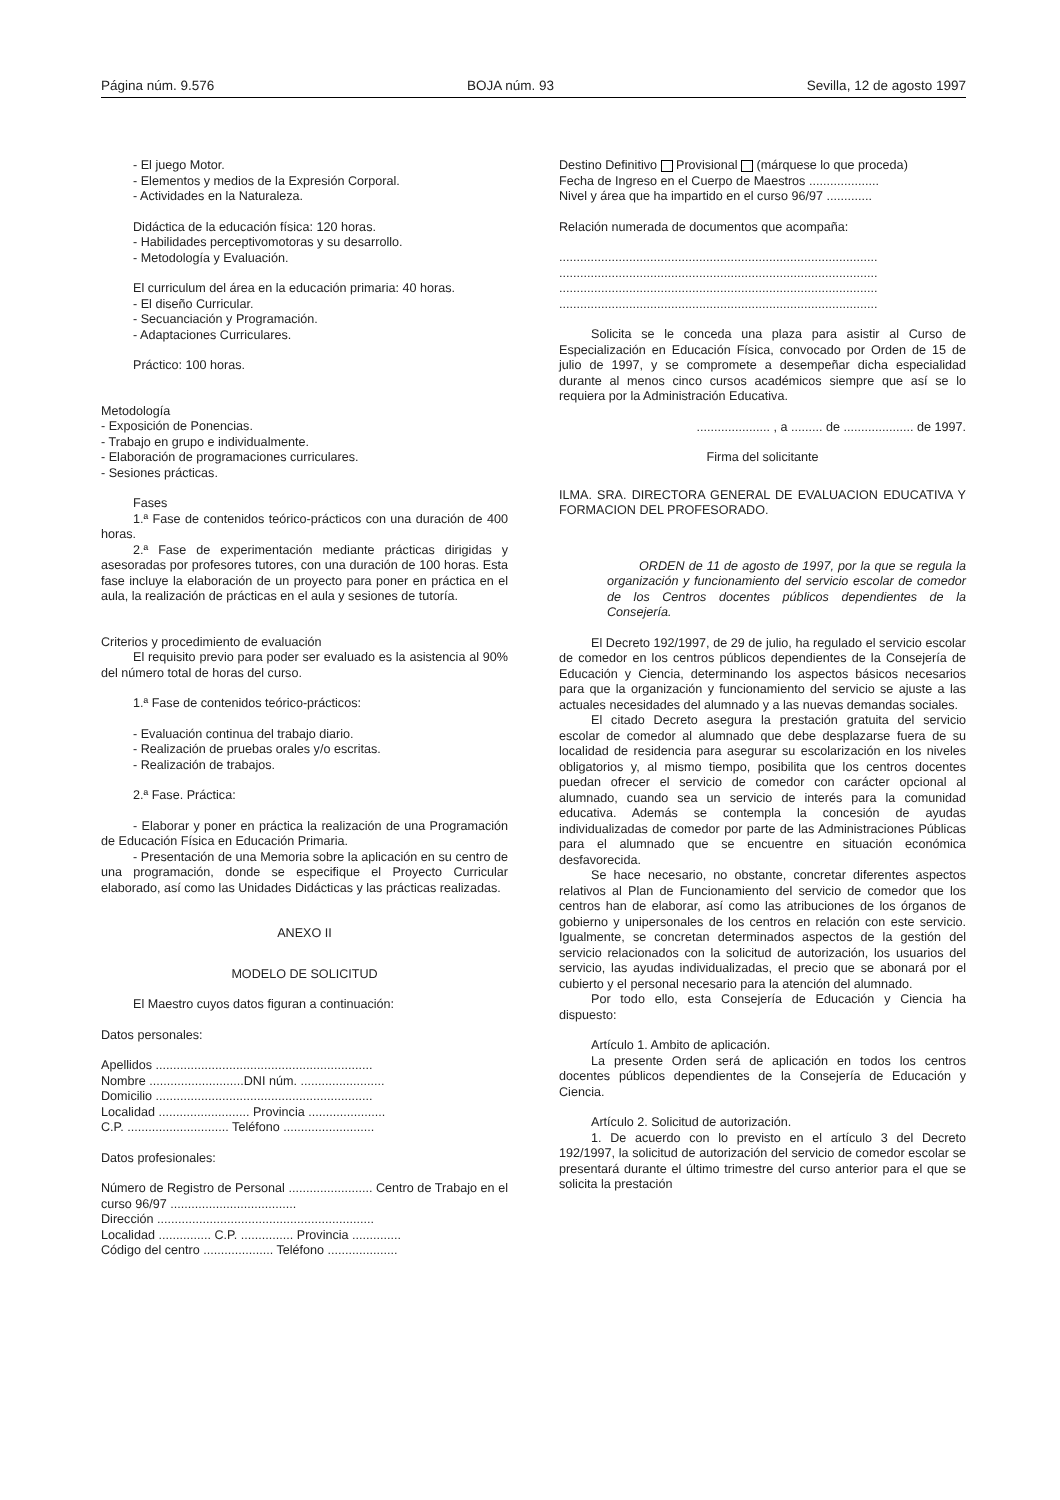Página núm. 9.576 BOJA núm. 93 Sevilla, 12 de agosto 1997
- El juego Motor.
- Elementos y medios de la Expresión Corporal.
- Actividades en la Naturaleza.
Didáctica de la educación física: 120 horas.
- Habilidades perceptivomotoras y su desarrollo.
- Metodología y Evaluación.
El curriculum del área en la educación primaria: 40 horas.
- El diseño Curricular.
- Secuanciación y Programación.
- Adaptaciones Curriculares.
Práctico: 100 horas.
Metodología
- Exposición de Ponencias.
- Trabajo en grupo e individualmente.
- Elaboración de programaciones curriculares.
- Sesiones prácticas.
Fases
1.ª Fase de contenidos teórico-prácticos con una duración de 400 horas.
2.ª Fase de experimentación mediante prácticas dirigidas y asesoradas por profesores tutores, con una duración de 100 horas. Esta fase incluye la elaboración de un proyecto para poner en práctica en el aula, la realización de prácticas en el aula y sesiones de tutoría.
Criterios y procedimiento de evaluación
El requisito previo para poder ser evaluado es la asistencia al 90% del número total de horas del curso.
1.ª Fase de contenidos teórico-prácticos:
- Evaluación continua del trabajo diario.
- Realización de pruebas orales y/o escritas.
- Realización de trabajos.
2.ª Fase. Práctica:
- Elaborar y poner en práctica la realización de una Programación de Educación Física en Educación Primaria.
- Presentación de una Memoria sobre la aplicación en su centro de una programación, donde se especifique el Proyecto Curricular elaborado, así como las Unidades Didácticas y las prácticas realizadas.
ANEXO II
MODELO DE SOLICITUD
El Maestro cuyos datos figuran a continuación:
Datos personales:
Apellidos ..............................................................
Nombre ...........................DNI núm. ........................
Domicilio ..............................................................
Localidad .......................... Provincia ......................
C.P. ............................. Teléfono ..........................
Datos profesionales:
Número de Registro de Personal ........................ Centro de Trabajo en el curso 96/97 ....................................
Dirección ..............................................................
Localidad ............... C.P. ............... Provincia ..............
Código del centro .................... Teléfono ....................
Destino Definitivo Provisional (márquese lo que proceda)
Fecha de Ingreso en el Cuerpo de Maestros ....................
Nivel y área que ha impartido en el curso 96/97 .............
Relación numerada de documentos que acompaña:
...........................................................................................
...........................................................................................
...........................................................................................
...........................................................................................
Solicita se le conceda una plaza para asistir al Curso de Especialización en Educación Física, convocado por Orden de 15 de julio de 1997, y se compromete a desempeñar dicha especialidad durante al menos cinco cursos académicos siempre que así se lo requiera por la Administración Educativa.
..................... , a ......... de .................... de 1997.
Firma del solicitante
ILMA. SRA. DIRECTORA GENERAL DE EVALUACION EDUCATIVA Y FORMACION DEL PROFESORADO.
ORDEN de 11 de agosto de 1997, por la que se regula la organización y funcionamiento del servicio escolar de comedor de los Centros docentes públicos dependientes de la Consejería.
El Decreto 192/1997, de 29 de julio, ha regulado el servicio escolar de comedor en los centros públicos dependientes de la Consejería de Educación y Ciencia, determinando los aspectos básicos necesarios para que la organización y funcionamiento del servicio se ajuste a las actuales necesidades del alumnado y a las nuevas demandas sociales.
El citado Decreto asegura la prestación gratuita del servicio escolar de comedor al alumnado que debe desplazarse fuera de su localidad de residencia para asegurar su escolarización en los niveles obligatorios y, al mismo tiempo, posibilita que los centros docentes puedan ofrecer el servicio de comedor con carácter opcional al alumnado, cuando sea un servicio de interés para la comunidad educativa. Además se contempla la concesión de ayudas individualizadas de comedor por parte de las Administraciones Públicas para el alumnado que se encuentre en situación económica desfavorecida.
Se hace necesario, no obstante, concretar diferentes aspectos relativos al Plan de Funcionamiento del servicio de comedor que los centros han de elaborar, así como las atribuciones de los órganos de gobierno y unipersonales de los centros en relación con este servicio. Igualmente, se concretan determinados aspectos de la gestión del servicio relacionados con la solicitud de autorización, los usuarios del servicio, las ayudas individualizadas, el precio que se abonará por el cubierto y el personal necesario para la atención del alumnado.
Por todo ello, esta Consejería de Educación y Ciencia ha dispuesto:
Artículo 1. Ambito de aplicación.
La presente Orden será de aplicación en todos los centros docentes públicos dependientes de la Consejería de Educación y Ciencia.
Artículo 2. Solicitud de autorización.
1. De acuerdo con lo previsto en el artículo 3 del Decreto 192/1997, la solicitud de autorización del servicio de comedor escolar se presentará durante el último trimestre del curso anterior para el que se solicita la prestación